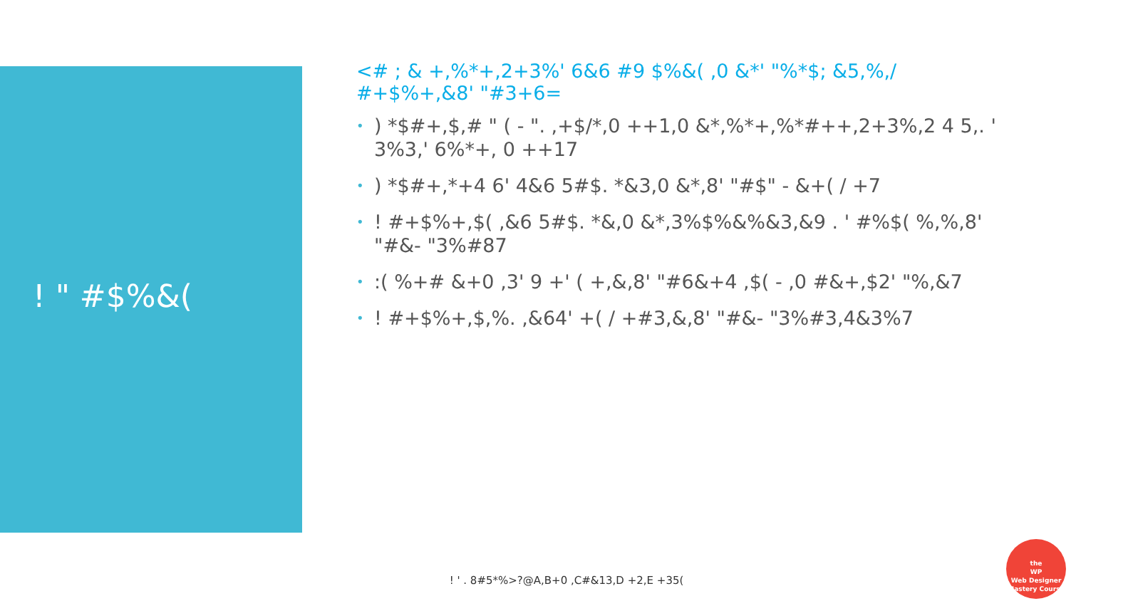! " #$%&(
<# ; & +,%*+,2+3%' 6&6 #9 $%&( ,0 &*' "%*$; &5,%,/ #+$%+,&8' "#3+6=
•) *$#+,$,# " ( - ". ,+$/*,0 ++1,0 &*,%*+,%*#++,2+3%,2 4 5,. ' 3%3,' 6%*+, 0 ++17
•) *$#+,*+4 6' 4&6 5#$. *&3,0 &*,8' "#$" - &+( / +7
•! #+$%+,$( ,&6 5#$. *&,0 &*,3%$%&%&3,&9 . ' #%$( %,%,8' "#&- "3%#87
•:( %+# &+0 ,3' 9 +' ( +,&,8' "#6&+4 ,$( - ,0 #&+,$2' "%,&7
•! #+$%+,$,%. ,&64' +( / +#3,&,8' "#&- "3%#3,4&3%7
! ' . 8#5*%>?@A,B+0 ,C#&13,D +2,E +35(
the
WP
Web Designer
Mastery Course